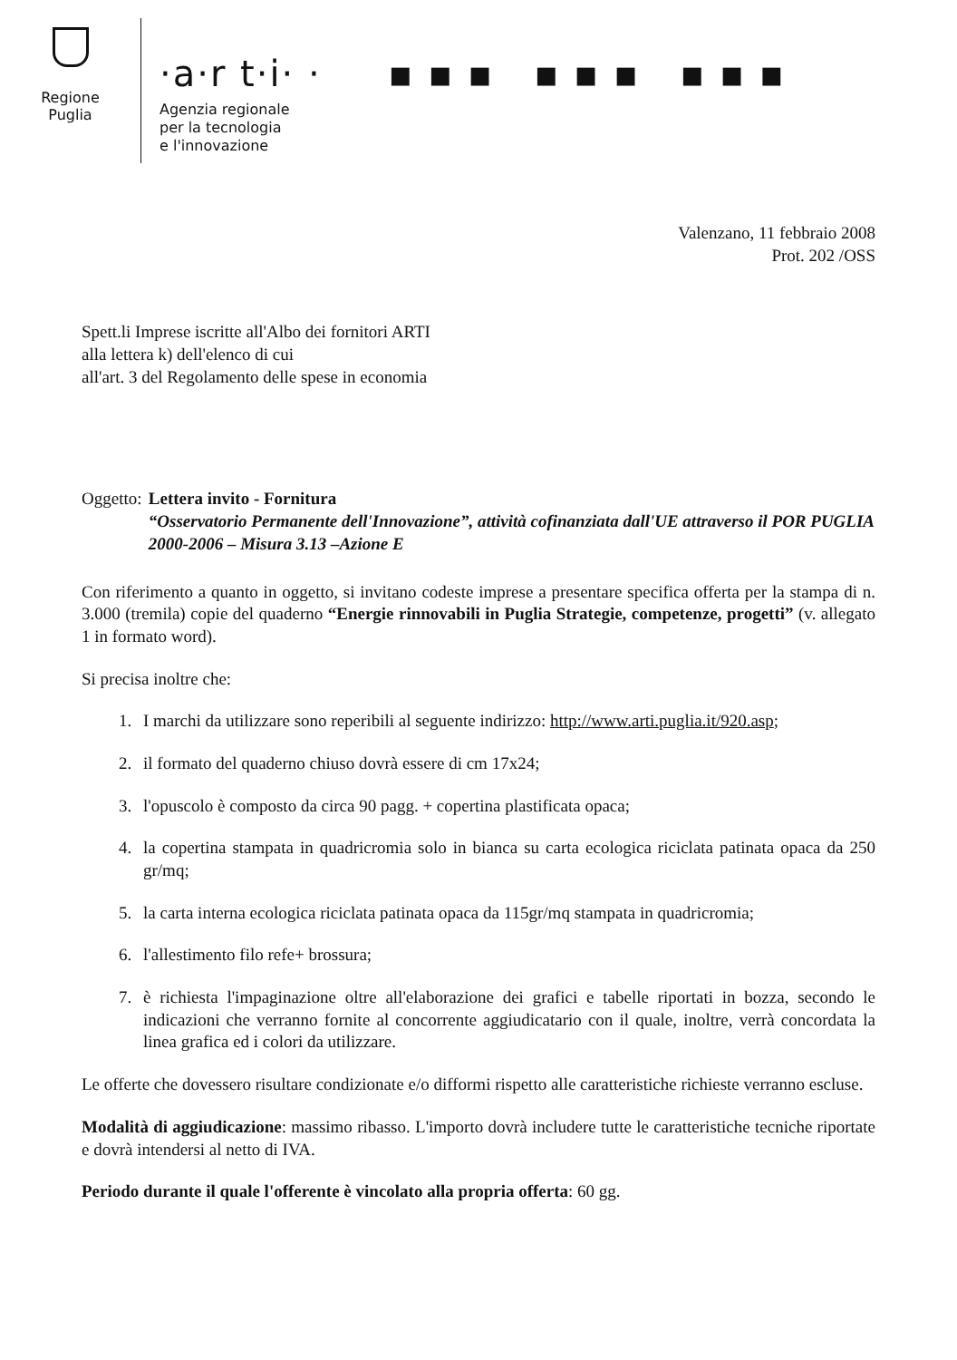Regione
Puglia
·a·r t·i· · ▪ ▪ ▪ ▪ ▪ ▪ ▪ ▪ ▪
Agenzia regionale
per la tecnologia
e l'innovazione
Valenzano, 11 febbraio 2008
Prot. 202 /OSS
Spett.li Imprese iscritte all'Albo dei fornitori ARTI
alla lettera k) dell'elenco di cui
all'art. 3 del Regolamento delle spese in economia
Oggetto: Lettera invito - Fornitura
“Osservatorio Permanente dell'Innovazione”, attività cofinanziata dall'UE attraverso il POR PUGLIA 2000-2006 – Misura 3.13 –Azione E
Con riferimento a quanto in oggetto, si invitano codeste imprese a presentare specifica offerta per la stampa di n. 3.000 (tremila) copie del quaderno “Energie rinnovabili in Puglia Strategie, competenze, progetti” (v. allegato 1 in formato word).
Si precisa inoltre che:
1. I marchi da utilizzare sono reperibili al seguente indirizzo: http://www.arti.puglia.it/920.asp;
2. il formato del quaderno chiuso dovrà essere di cm 17x24;
3. l'opuscolo è composto da circa 90 pagg. + copertina plastificata opaca;
4. la copertina stampata in quadricromia solo in bianca su carta ecologica riciclata patinata opaca da 250 gr/mq;
5. la carta interna ecologica riciclata patinata opaca da 115gr/mq stampata in quadricromia;
6. l'allestimento filo refe+ brossura;
7. è richiesta l'impaginazione oltre all'elaborazione dei grafici e tabelle riportati in bozza, secondo le indicazioni che verranno fornite al concorrente aggiudicatario con il quale, inoltre, verrà concordata la linea grafica ed i colori da utilizzare.
Le offerte che dovessero risultare condizionate e/o difformi rispetto alle caratteristiche richieste verranno escluse.
Modalità di aggiudicazione: massimo ribasso. L'importo dovrà includere tutte le caratteristiche tecniche riportate e dovrà intendersi al netto di IVA.
Periodo durante il quale l'offerente è vincolato alla propria offerta: 60 gg.